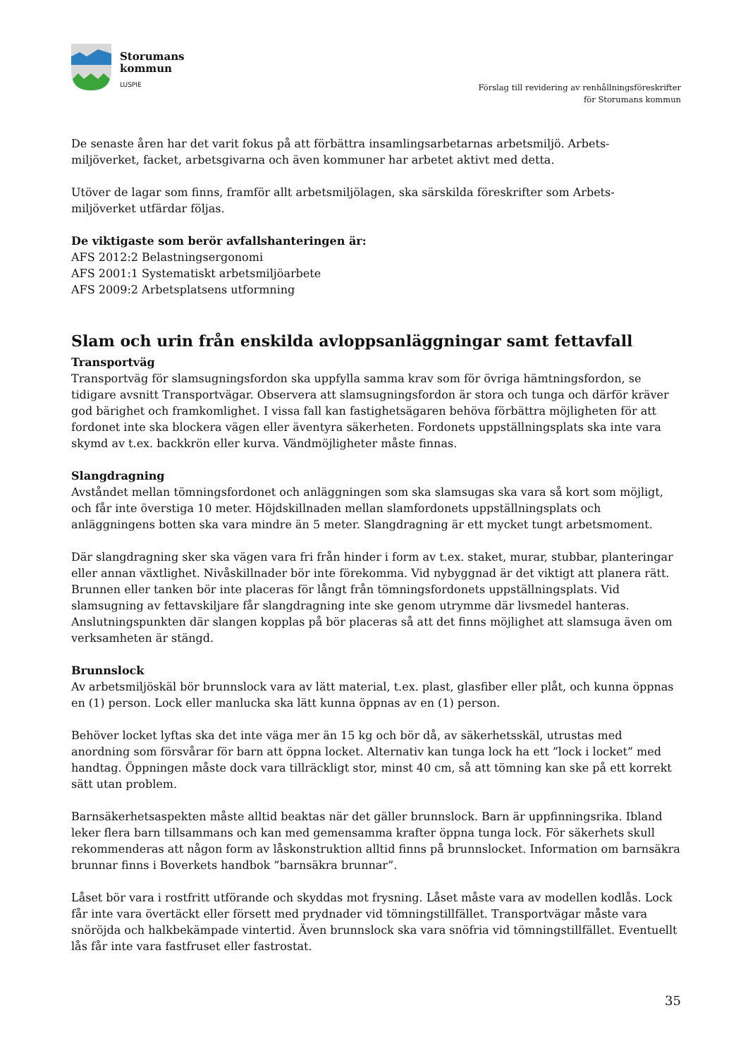Storumans
kommun
LUSPIE
Förslag till revidering av renhållningsföreskrifter
för Storumans kommun
De senaste åren har det varit fokus på att förbättra insamlingsarbetarnas arbetsmiljö. Arbets-
miljöverket, facket, arbetsgivarna och även kommuner har arbetet aktivt med detta.
Utöver de lagar som finns, framför allt arbetsmiljölagen, ska särskilda föreskrifter som Arbets-
miljöverket utfärdar följas.
De viktigaste som berör avfallshanteringen är:
AFS 2012:2 Belastningsergonomi
AFS 2001:1 Systematiskt arbetsmiljöarbete
AFS 2009:2 Arbetsplatsens utformning
Slam och urin från enskilda avloppsanläggningar samt fettavfall
Transportväg
Transportväg för slamsugningsfordon ska uppfylla samma krav som för övriga hämtningsfordon, se tidigare avsnitt Transportvägar. Observera att slamsugningsfordon är stora och tunga och därför kräver god bärighet och framkomlighet. I vissa fall kan fastighetsägaren behöva förbättra möjligheten för att fordonet inte ska blockera vägen eller äventyra säkerheten. Fordonets uppställningsplats ska inte vara skymd av t.ex. backkrön eller kurva. Vändmöjligheter måste finnas.
Slangdragning
Avståndet mellan tömningsfordonet och anläggningen som ska slamsugas ska vara så kort som möjligt, och får inte överstiga 10 meter. Höjdskillnaden mellan slamfordonets uppställningsplats och anläggningens botten ska vara mindre än 5 meter. Slangdragning är ett mycket tungt arbetsmoment.
Där slangdragning sker ska vägen vara fri från hinder i form av t.ex. staket, murar, stubbar, planteringar eller annan växtlighet. Nivåskillnader bör inte förekomma. Vid nybyggnad är det viktigt att planera rätt. Brunnen eller tanken bör inte placeras för långt från tömningsfordonets uppställningsplats. Vid slamsugning av fettavskiljare får slangdragning inte ske genom utrymme där livsmedel hanteras. Anslutningspunkten där slangen kopplas på bör placeras så att det finns möjlighet att slamsuga även om verksamheten är stängd.
Brunnslock
Av arbetsmiljöskäl bör brunnslock vara av lätt material, t.ex. plast, glasfiber eller plåt, och kunna öppnas en (1) person. Lock eller manlucka ska lätt kunna öppnas av en (1) person.
Behöver locket lyftas ska det inte väga mer än 15 kg och bör då, av säkerhetsskäl, utrustas med anordning som försvårar för barn att öppna locket. Alternativ kan tunga lock ha ett ”lock i locket” med handtag. Öppningen måste dock vara tillräckligt stor, minst 40 cm, så att tömning kan ske på ett korrekt sätt utan problem.
Barnsäkerhetsaspekten måste alltid beaktas när det gäller brunnslock. Barn är uppfinningsrika. Ibland leker flera barn tillsammans och kan med gemensamma krafter öppna tunga lock. För säkerhets skull rekommenderas att någon form av låskonstruktion alltid finns på brunnslocket. Information om barnsäkra brunnar finns i Boverkets handbok ”barnsäkra brunnar”.
Låset bör vara i rostfritt utförande och skyddas mot frysning. Låset måste vara av modellen kodlås. Lock får inte vara övertäckt eller försett med prydnader vid tömningstillfället. Transportvägar måste vara snöröjda och halkbekämpade vintertid. Även brunnslock ska vara snöfria vid tömningstillfället. Eventuellt lås får inte vara fastfruset eller fastrostat.
35